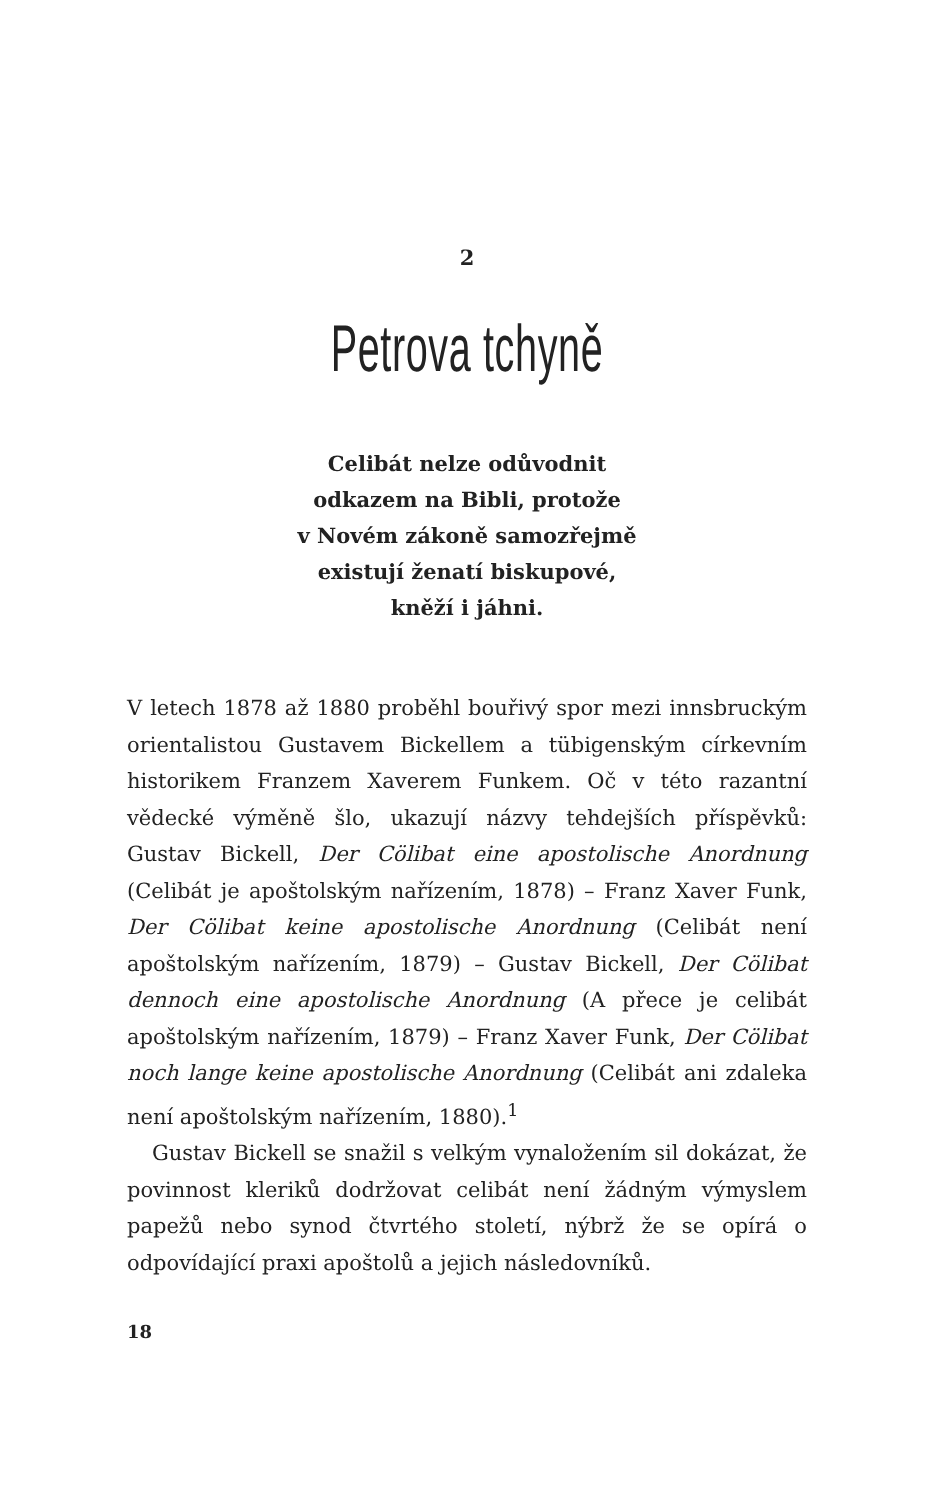2
Petrova tchyně
Celibát nelze odůvodnit
odkazem na Bibli, protože
v Novém zákoně samozřejmě
existují ženatí biskupové,
kněží i jáhni.
V letech 1878 až 1880 proběhl bouřivý spor mezi innsbruckým orientalistou Gustavem Bickellem a tübigenským církevním historikem Franzem Xaverem Funkem. Oč v této razantní vědecké výměně šlo, ukazují názvy tehdejších příspěvků: Gustav Bickell, Der Cölibat eine apostolische Anordnung (Celibát je apoštolským nařízením, 1878) – Franz Xaver Funk, Der Cölibat keine apostolische Anordnung (Celibát není apoštolským nařízením, 1879) – Gustav Bickell, Der Cölibat dennoch eine apostolische Anordnung (A přece je celibát apoštolským nařízením, 1879) – Franz Xaver Funk, Der Cölibat noch lange keine apostolische Anordnung (Celibát ani zdaleka není apoštolským nařízením, 1880).<sup>1</sup>
Gustav Bickell se snažil s velkým vynaložením sil dokázat, že povinnost kleriků dodržovat celibát není žádným výmyslem papežů nebo synod čtvrtého století, nýbrž že se opírá o odpovídající praxi apoštolů a jejich následovníků.
18